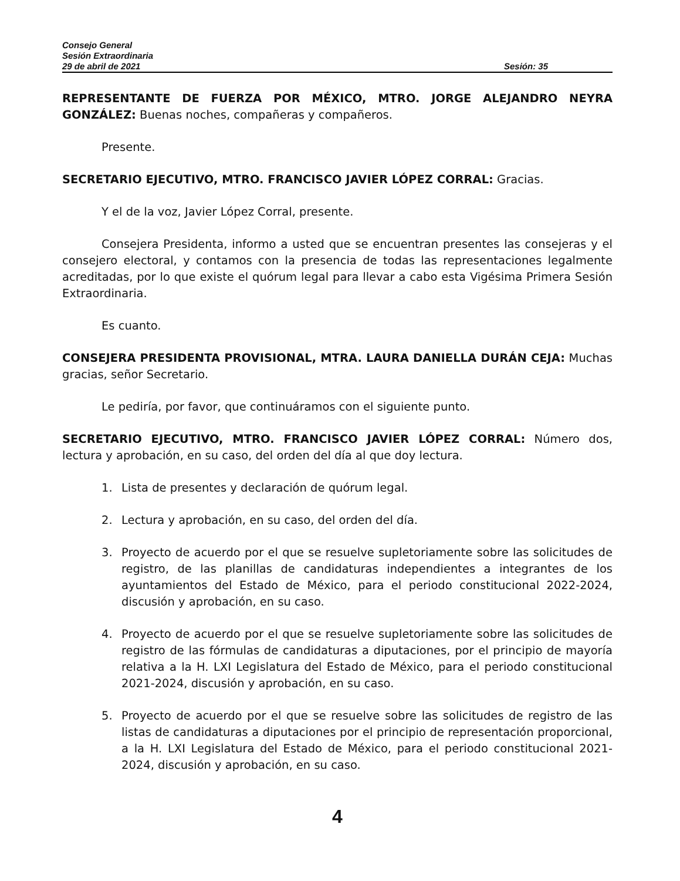Consejo General
Sesión Extraordinaria
29 de abril de 2021 Sesión: 35
REPRESENTANTE DE FUERZA POR MÉXICO, MTRO. JORGE ALEJANDRO NEYRA GONZÁLEZ: Buenas noches, compañeras y compañeros.
Presente.
SECRETARIO EJECUTIVO, MTRO. FRANCISCO JAVIER LÓPEZ CORRAL: Gracias.
Y el de la voz, Javier López Corral, presente.
Consejera Presidenta, informo a usted que se encuentran presentes las consejeras y el consejero electoral, y contamos con la presencia de todas las representaciones legalmente acreditadas, por lo que existe el quórum legal para llevar a cabo esta Vigésima Primera Sesión Extraordinaria.
Es cuanto.
CONSEJERA PRESIDENTA PROVISIONAL, MTRA. LAURA DANIELLA DURÁN CEJA: Muchas gracias, señor Secretario.
Le pediría, por favor, que continuáramos con el siguiente punto.
SECRETARIO EJECUTIVO, MTRO. FRANCISCO JAVIER LÓPEZ CORRAL: Número dos, lectura y aprobación, en su caso, del orden del día al que doy lectura.
1. Lista de presentes y declaración de quórum legal.
2. Lectura y aprobación, en su caso, del orden del día.
3. Proyecto de acuerdo por el que se resuelve supletoriamente sobre las solicitudes de registro, de las planillas de candidaturas independientes a integrantes de los ayuntamientos del Estado de México, para el periodo constitucional 2022-2024, discusión y aprobación, en su caso.
4. Proyecto de acuerdo por el que se resuelve supletoriamente sobre las solicitudes de registro de las fórmulas de candidaturas a diputaciones, por el principio de mayoría relativa a la H. LXI Legislatura del Estado de México, para el periodo constitucional 2021-2024, discusión y aprobación, en su caso.
5. Proyecto de acuerdo por el que se resuelve sobre las solicitudes de registro de las listas de candidaturas a diputaciones por el principio de representación proporcional, a la H. LXI Legislatura del Estado de México, para el periodo constitucional 2021-2024, discusión y aprobación, en su caso.
4